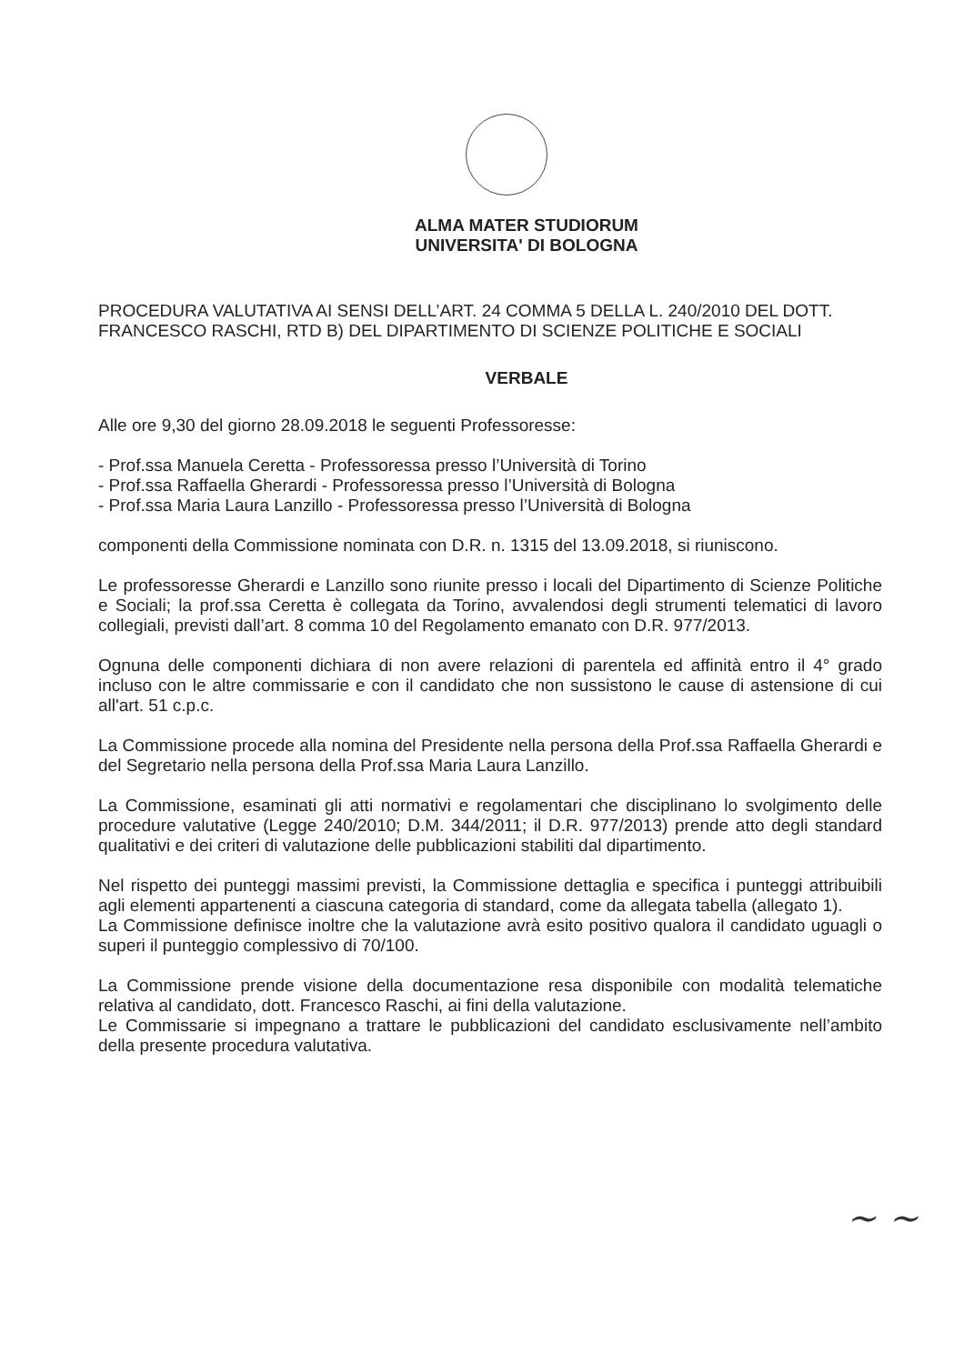ALMA MATER STUDIORUM
UNIVERSITA' DI BOLOGNA
PROCEDURA VALUTATIVA AI SENSI DELL’ART. 24 COMMA 5 DELLA L. 240/2010 DEL DOTT. FRANCESCO RASCHI, RTD B) DEL DIPARTIMENTO DI SCIENZE POLITICHE E SOCIALI
VERBALE
Alle ore 9,30 del giorno 28.09.2018 le seguenti Professoresse:
- Prof.ssa Manuela Ceretta - Professoressa presso l’Università di Torino
- Prof.ssa Raffaella Gherardi - Professoressa presso l’Università di Bologna
- Prof.ssa Maria Laura Lanzillo - Professoressa presso l’Università di Bologna
componenti della Commissione nominata con D.R. n. 1315 del 13.09.2018, si riuniscono.
Le professoresse Gherardi e Lanzillo sono riunite presso i locali del Dipartimento di Scienze Politiche e Sociali; la prof.ssa Ceretta è collegata da Torino, avvalendosi degli strumenti telematici di lavoro collegiali, previsti dall’art. 8 comma 10 del Regolamento emanato con D.R. 977/2013.
Ognuna delle componenti dichiara di non avere relazioni di parentela ed affinità entro il 4° grado incluso con le altre commissarie e con il candidato che non sussistono le cause di astensione di cui all'art. 51 c.p.c.
La Commissione procede alla nomina del Presidente nella persona della Prof.ssa Raffaella Gherardi e del Segretario nella persona della Prof.ssa Maria Laura Lanzillo.
La Commissione, esaminati gli atti normativi e regolamentari che disciplinano lo svolgimento delle procedure valutative (Legge 240/2010; D.M. 344/2011; il D.R. 977/2013) prende atto degli standard qualitativi e dei criteri di valutazione delle pubblicazioni stabiliti dal dipartimento.
Nel rispetto dei punteggi massimi previsti, la Commissione dettaglia e specifica i punteggi attribuibili agli elementi appartenenti a ciascuna categoria di standard, come da allegata tabella (allegato 1).
La Commissione definisce inoltre che la valutazione avrà esito positivo qualora il candidato uguagli o superi il punteggio complessivo di 70/100.
La Commissione prende visione della documentazione resa disponibile con modalità telematiche relativa al candidato, dott. Francesco Raschi, ai fini della valutazione.
Le Commissarie si impegnano a trattare le pubblicazioni del candidato esclusivamente nell’ambito della presente procedura valutativa.
~ ~